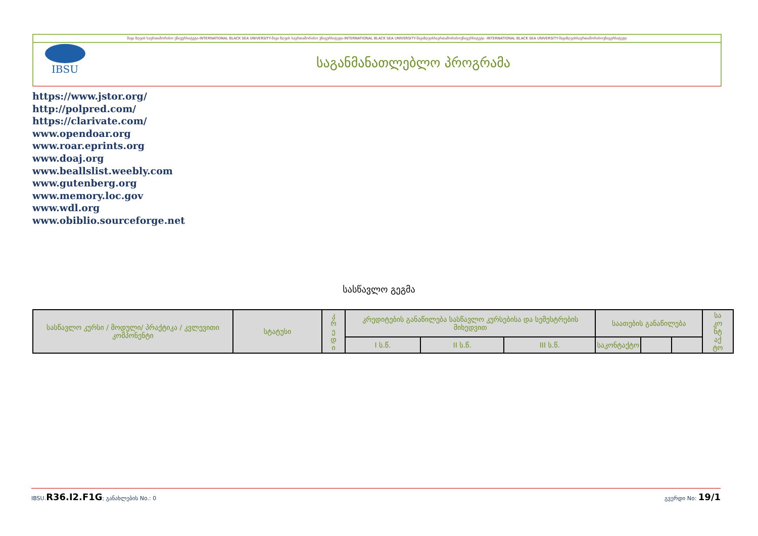შავი ზღვის საერთაშორისო უნივერსიტეტი-INTERNATIONAL BLACK SEA UNIVERSITY-შავი ზღვის საერთაშორისო უნივერსიტეტი-INTERNATIONAL BLACK SEA UNIVERSITY-შავიზღვისსაერთაშორისოუნივერსიტეტი -INTERNATIONAL BLACK SEA UNIVERSITY-შავიზღვისსაერთაშორისოუნივერსიტეტი
IBSU
საგანმანათლებლო პროგრამა
https://www.jstor.org/
http://polpred.com/
https://clarivate.com/
www.opendoar.org
www.roar.eprints.org
www.doaj.org
www.beallslist.weebly.com
www.gutenberg.org
www.memory.loc.gov
www.wdl.org
www.obiblio.sourceforge.net
სასწავლო გეგმა
| სასწავლო კურსი / მოდული/ პრაქტიკა / კვლევითი კომპონენტი | სტატუსი | კ რ ე დ ი | კრედიტების განაწილება სასწავლო კურსებისა და სემესტრების მიხედვით | | | საათების განაწილება | | | სა კო ნტ აქ ტო |
| | | | I ს.წ. | II ს.წ. | III ს.წ. | საკონტაქტო | | | |
IBSU.R36.I2.F1G; განახლების No.: 0
გვერდი No: 19/1